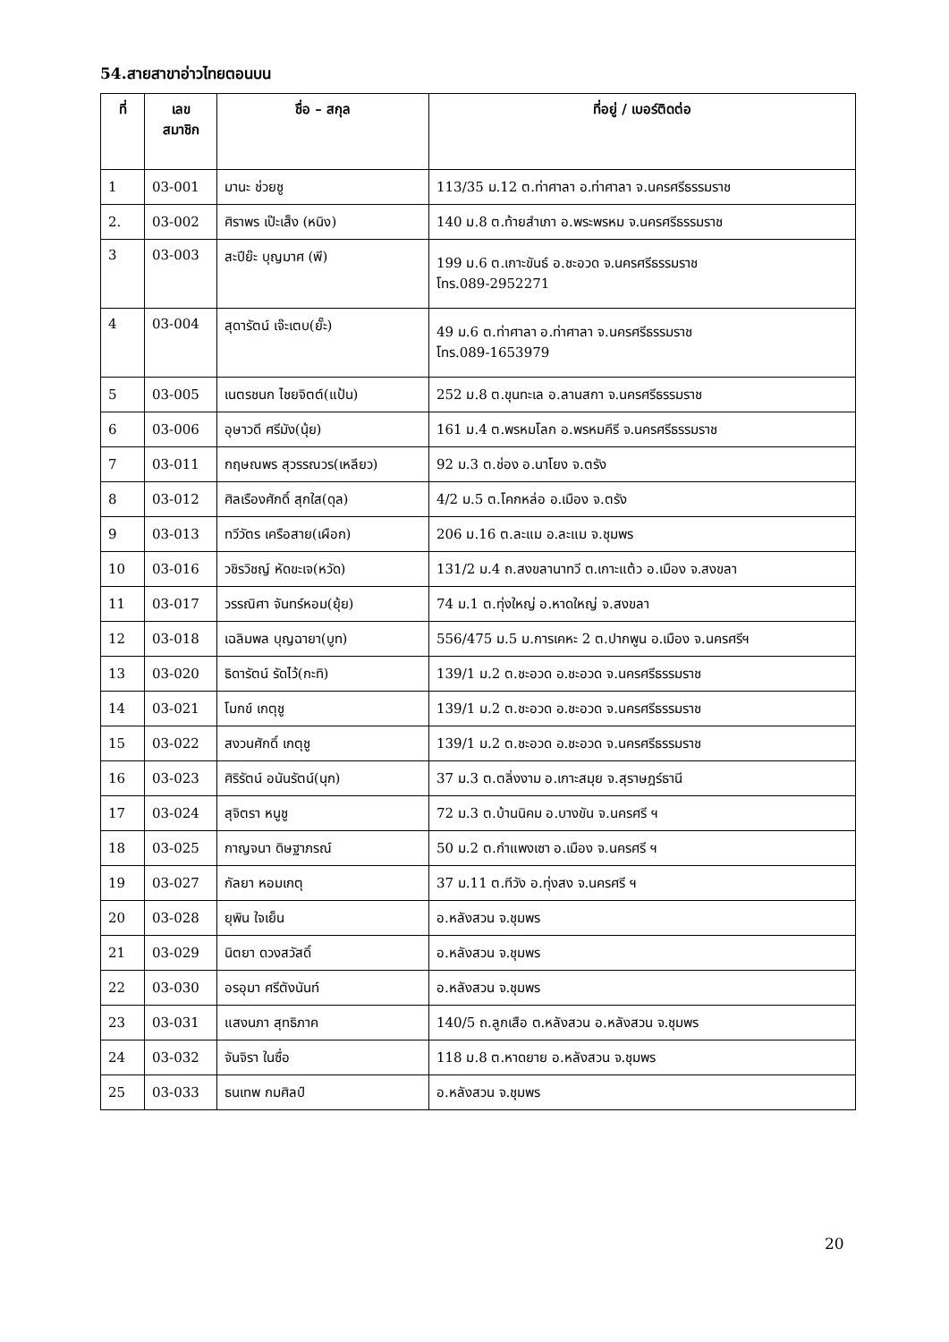54.สายสาขาอ่าวไทยตอนบน
| ที่ | เลข สมาชิก | ชื่อ – สกุล | ที่อยู่ / เบอร์ติดต่อ |
| --- | --- | --- | --- |
| 1 | 03-001 | มานะ ช่วยชู | 113/35 ม.12 ต.ท่าศาลา อ.ท่าศาลา จ.นครศรีธรรมราช |
| 2. | 03-002 | ศิราพร เป๊ะเส็ง (หนิง) | 140 ม.8 ต.ท้ายสำเภา อ.พระพรหม จ.นครศรีธรรมราช |
| 3 | 03-003 | สะปีย๊ะ บุญมาศ (พี) | 199 ม.6 ต.เกาะขันธ์ อ.ชะอวด จ.นครศรีธรรมราช โทร.089-2952271 |
| 4 | 03-004 | สุดารัตน์ เจ๊ะเตบ(ยั๊ะ) | 49 ม.6 ต.ท่าศาลา อ.ท่าศาลา จ.นครศรีธรรมราช โทร.089-1653979 |
| 5 | 03-005 | เนตรชนก ไชยจิตต์(แป้น) | 252 ม.8 ต.ขุนทะเล อ.ลานสกา จ.นครศรีธรรมราช |
| 6 | 03-006 | อุษาวดี ศรีมัง(นุ้ย) | 161 ม.4 ต.พรหมโลก อ.พรหมคีรี จ.นครศรีธรรมราช |
| 7 | 03-011 | กฤษณพร สุวรรณวร(เหลียว) | 92 ม.3 ต.ช่อง อ.นาโยง จ.ตรัง |
| 8 | 03-012 | ศิลเรืองศักดิ์ สุกใส(ดุล) | 4/2 ม.5 ต.โคกหล่อ อ.เมือง จ.ตรัง |
| 9 | 03-013 | ทวีวัตร เครือสาย(เผือก) | 206 ม.16 ต.ละแม อ.ละแม จ.ชุมพร |
| 10 | 03-016 | วชิรวิชญ์ หัดขะเจ(หวัด) | 131/2 ม.4 ถ.สงขลานาทวี ต.เกาะแต้ว อ.เมือง จ.สงขลา |
| 11 | 03-017 | วรรณิศา จันทร์หอม(ยุ้ย) | 74 ม.1 ต.ทุ่งใหญ่ อ.หาดใหญ่ จ.สงขลา |
| 12 | 03-018 | เฉลิมพล บุญฉายา(บูท) | 556/475 ม.5 ม.การเคหะ 2 ต.ปากพูน อ.เมือง จ.นครศรีฯ |
| 13 | 03-020 | ธิดารัตน์ รัดไว้(กะทิ) | 139/1 ม.2 ต.ชะอวด อ.ชะอวด จ.นครศรีธรรมราช |
| 14 | 03-021 | โมกข์ เกตุชู | 139/1 ม.2 ต.ชะอวด อ.ชะอวด จ.นครศรีธรรมราช |
| 15 | 03-022 | สงวนศักดิ์ เกตุชู | 139/1 ม.2 ต.ชะอวด อ.ชะอวด จ.นครศรีธรรมราช |
| 16 | 03-023 | ศิริรัตน์ อนันรัตน์(นุก) | 37 ม.3 ต.ตลิ่งงาม อ.เกาะสมุย จ.สุราษฎร์ธานี |
| 17 | 03-024 | สุจิตรา หนูชู | 72 ม.3 ต.บ้านนิคม อ.บางขัน จ.นครศรี ฯ |
| 18 | 03-025 | กาญจนา ดิษฐาภรณ์ | 50 ม.2 ต.กำแพงเซา อ.เมือง จ.นครศรี ฯ |
| 19 | 03-027 | กัลยา หอมเกตุ | 37 ม.11 ต.ทีวัง อ.ทุ่งสง จ.นครศรี ฯ |
| 20 | 03-028 | ยุพิน ใจเย็น | อ.หลังสวน จ.ชุมพร |
| 21 | 03-029 | นิตยา ดวงสวัสดิ์ | อ.หลังสวน จ.ชุมพร |
| 22 | 03-030 | อรอุมา ศรีตังนันท์ | อ.หลังสวน จ.ชุมพร |
| 23 | 03-031 | แสงนภา สุทธิภาค | 140/5 ถ.ลูกเสือ ต.หลังสวน อ.หลังสวน จ.ชุมพร |
| 24 | 03-032 | จันจิรา ในซื่อ | 118 ม.8 ต.หาดยาย อ.หลังสวน จ.ชุมพร |
| 25 | 03-033 | ธนเทพ กมศิลป์ | อ.หลังสวน จ.ชุมพร |
20